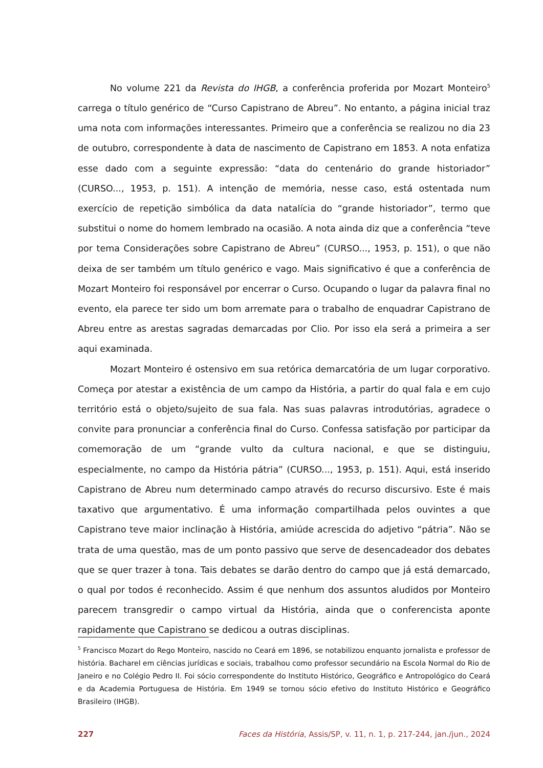No volume 221 da Revista do IHGB, a conferência proferida por Mozart Monteiro<sup>5</sup> carrega o título genérico de “Curso Capistrano de Abreu”. No entanto, a página inicial traz uma nota com informações interessantes. Primeiro que a conferência se realizou no dia 23 de outubro, correspondente à data de nascimento de Capistrano em 1853. A nota enfatiza esse dado com a seguinte expressão: “data do centenário do grande historiador” (CURSO..., 1953, p. 151). A intenção de memória, nesse caso, está ostentada num exercício de repetição simbólica da data natalícia do “grande historiador”, termo que substitui o nome do homem lembrado na ocasião. A nota ainda diz que a conferência “teve por tema Considerações sobre Capistrano de Abreu” (CURSO..., 1953, p. 151), o que não deixa de ser também um título genérico e vago. Mais significativo é que a conferência de Mozart Monteiro foi responsável por encerrar o Curso. Ocupando o lugar da palavra final no evento, ela parece ter sido um bom arremate para o trabalho de enquadrar Capistrano de Abreu entre as arestas sagradas demarcadas por Clio. Por isso ela será a primeira a ser aqui examinada.
Mozart Monteiro é ostensivo em sua retórica demarcatória de um lugar corporativo. Começa por atestar a existência de um campo da História, a partir do qual fala e em cujo território está o objeto/sujeito de sua fala. Nas suas palavras introdutórias, agradece o convite para pronunciar a conferência final do Curso. Confessa satisfação por participar da comemoração de um “grande vulto da cultura nacional, e que se distinguiu, especialmente, no campo da História pátria” (CURSO..., 1953, p. 151). Aqui, está inserido Capistrano de Abreu num determinado campo através do recurso discursivo. Este é mais taxativo que argumentativo. É uma informação compartilhada pelos ouvintes a que Capistrano teve maior inclinação à História, amiúde acrescida do adjetivo “pátria”. Não se trata de uma questão, mas de um ponto passivo que serve de desencadeador dos debates que se quer trazer à tona. Tais debates se darão dentro do campo que já está demarcado, o qual por todos é reconhecido. Assim é que nenhum dos assuntos aludidos por Monteiro parecem transgredir o campo virtual da História, ainda que o conferencista aponte rapidamente que Capistrano se dedicou a outras disciplinas.
<sup>5</sup> Francisco Mozart do Rego Monteiro, nascido no Ceará em 1896, se notabilizou enquanto jornalista e professor de história. Bacharel em ciências jurídicas e sociais, trabalhou como professor secundário na Escola Normal do Rio de Janeiro e no Colégio Pedro II. Foi sócio correspondente do Instituto Histórico, Geográfico e Antropológico do Ceará e da Academia Portuguesa de História. Em 1949 se tornou sócio efetivo do Instituto Histórico e Geográfico Brasileiro (IHGB).
227 Faces da História, Assis/SP, v. 11, n. 1, p. 217-244, jan./jun., 2024